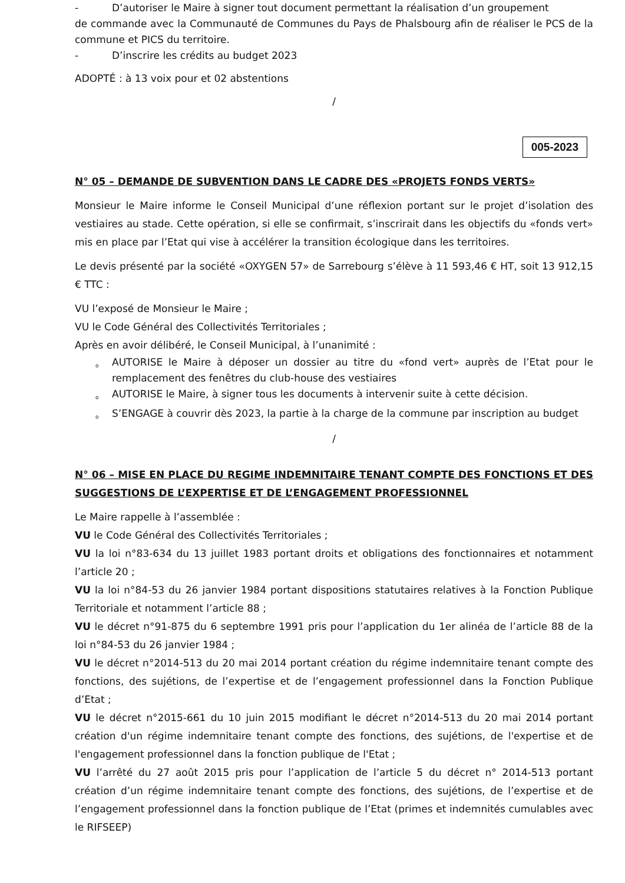- D’autoriser le Maire à signer tout document permettant la réalisation d’un groupement
de commande avec la Communauté de Communes du Pays de Phalsbourg afin de réaliser le PCS de la commune et PICS du territoire.
- D’inscrire les crédits au budget 2023
ADOPTÉ : à 13 voix pour et 02 abstentions
/
005-2023
N° 05 – DEMANDE DE SUBVENTION DANS LE CADRE DES «PROJETS FONDS VERTS»
Monsieur le Maire informe le Conseil Municipal d’une réflexion portant sur le projet d’isolation des vestiaires au stade. Cette opération, si elle se confirmait, s’inscrirait dans les objectifs du «fonds vert» mis en place par l’Etat qui vise à accélérer la transition écologique dans les territoires.
Le devis présenté par la société «OXYGEN 57» de Sarrebourg s’élève à 11 593,46 € HT, soit 13 912,15 € TTC :
VU l’exposé de Monsieur le Maire ;
VU le Code Général des Collectivités Territoriales ;
Après en avoir délibéré, le Conseil Municipal, à l’unanimité :
o AUTORISE le Maire à déposer un dossier au titre du «fond vert» auprès de l’Etat pour le remplacement des fenêtres du club-house des vestiaires
o AUTORISE le Maire, à signer tous les documents à intervenir suite à cette décision.
o S’ENGAGE à couvrir dès 2023, la partie à la charge de la commune par inscription au budget
/
N° 06 – MISE EN PLACE DU REGIME INDEMNITAIRE TENANT COMPTE DES FONCTIONS ET DES SUGGESTIONS DE L’EXPERTISE ET DE L’ENGAGEMENT PROFESSIONNEL
Le Maire rappelle à l’assemblée :
VU le Code Général des Collectivités Territoriales ;
VU la loi n°83-634 du 13 juillet 1983 portant droits et obligations des fonctionnaires et notamment l’article 20 ;
VU la loi n°84-53 du 26 janvier 1984 portant dispositions statutaires relatives à la Fonction Publique Territoriale et notamment l’article 88 ;
VU le décret n°91-875 du 6 septembre 1991 pris pour l’application du 1er alinéa de l’article 88 de la loi n°84-53 du 26 janvier 1984 ;
VU le décret n°2014-513 du 20 mai 2014 portant création du régime indemnitaire tenant compte des fonctions, des sujétions, de l’expertise et de l’engagement professionnel dans la Fonction Publique d’Etat ;
VU le décret n°2015-661 du 10 juin 2015 modifiant le décret n°2014-513 du 20 mai 2014 portant création d'un régime indemnitaire tenant compte des fonctions, des sujétions, de l'expertise et de l'engagement professionnel dans la fonction publique de l'Etat ;
VU l’arrêté du 27 août 2015 pris pour l’application de l’article 5 du décret n° 2014-513 portant création d’un régime indemnitaire tenant compte des fonctions, des sujétions, de l’expertise et de l’engagement professionnel dans la fonction publique de l’Etat (primes et indemnités cumulables avec le RIFSEEP)